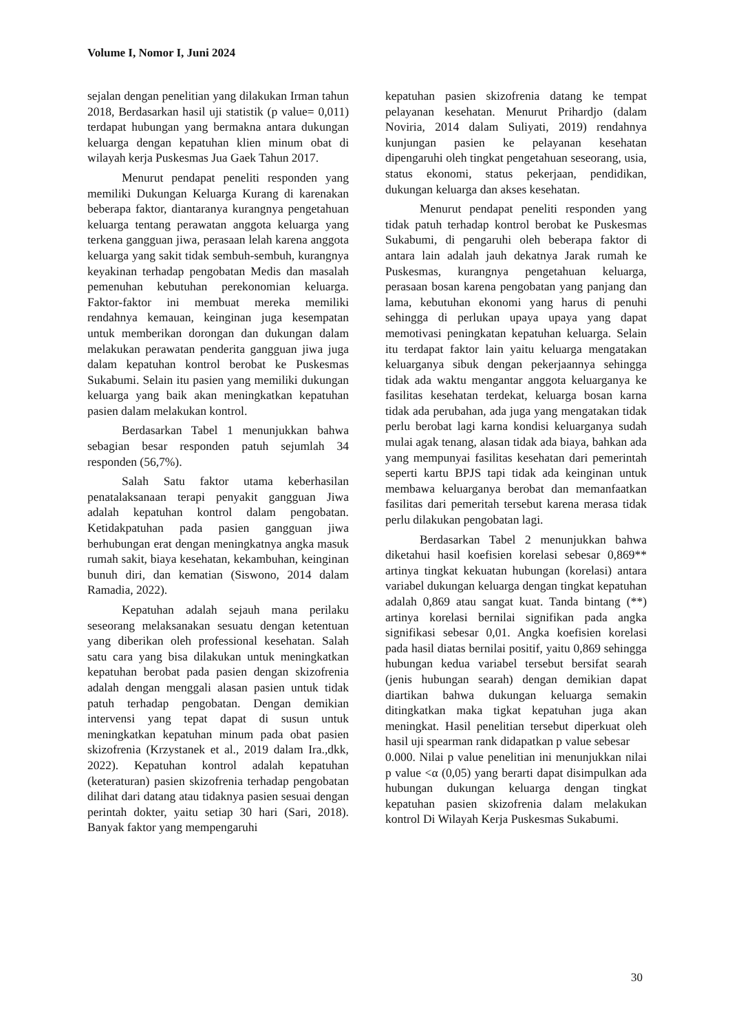Volume I, Nomor I, Juni 2024
sejalan dengan penelitian yang dilakukan Irman tahun 2018, Berdasarkan hasil uji statistik (p value= 0,011) terdapat hubungan yang bermakna antara dukungan keluarga dengan kepatuhan klien minum obat di wilayah kerja Puskesmas Jua Gaek Tahun 2017.
Menurut pendapat peneliti responden yang memiliki Dukungan Keluarga Kurang di karenakan beberapa faktor, diantaranya kurangnya pengetahuan keluarga tentang perawatan anggota keluarga yang terkena gangguan jiwa, perasaan lelah karena anggota keluarga yang sakit tidak sembuh-sembuh, kurangnya keyakinan terhadap pengobatan Medis dan masalah pemenuhan kebutuhan perekonomian keluarga. Faktor-faktor ini membuat mereka memiliki rendahnya kemauan, keinginan juga kesempatan untuk memberikan dorongan dan dukungan dalam melakukan perawatan penderita gangguan jiwa juga dalam kepatuhan kontrol berobat ke Puskesmas Sukabumi. Selain itu pasien yang memiliki dukungan keluarga yang baik akan meningkatkan kepatuhan pasien dalam melakukan kontrol.
Berdasarkan Tabel 1 menunjukkan bahwa sebagian besar responden patuh sejumlah 34 responden (56,7%).
Salah Satu faktor utama keberhasilan penatalaksanaan terapi penyakit gangguan Jiwa adalah kepatuhan kontrol dalam pengobatan. Ketidakpatuhan pada pasien gangguan jiwa berhubungan erat dengan meningkatnya angka masuk rumah sakit, biaya kesehatan, kekambuhan, keinginan bunuh diri, dan kematian (Siswono, 2014 dalam Ramadia, 2022).
Kepatuhan adalah sejauh mana perilaku seseorang melaksanakan sesuatu dengan ketentuan yang diberikan oleh professional kesehatan. Salah satu cara yang bisa dilakukan untuk meningkatkan kepatuhan berobat pada pasien dengan skizofrenia adalah dengan menggali alasan pasien untuk tidak patuh terhadap pengobatan. Dengan demikian intervensi yang tepat dapat di susun untuk meningkatkan kepatuhan minum pada obat pasien skizofrenia (Krzystanek et al., 2019 dalam Ira.,dkk, 2022). Kepatuhan kontrol adalah kepatuhan (keteraturan) pasien skizofrenia terhadap pengobatan dilihat dari datang atau tidaknya pasien sesuai dengan perintah dokter, yaitu setiap 30 hari (Sari, 2018). Banyak faktor yang mempengaruhi
kepatuhan pasien skizofrenia datang ke tempat pelayanan kesehatan. Menurut Prihardjo (dalam Noviria, 2014 dalam Suliyati, 2019) rendahnya kunjungan pasien ke pelayanan kesehatan dipengaruhi oleh tingkat pengetahuan seseorang, usia, status ekonomi, status pekerjaan, pendidikan, dukungan keluarga dan akses kesehatan.
Menurut pendapat peneliti responden yang tidak patuh terhadap kontrol berobat ke Puskesmas Sukabumi, di pengaruhi oleh beberapa faktor di antara lain adalah jauh dekatnya Jarak rumah ke Puskesmas, kurangnya pengetahuan keluarga, perasaan bosan karena pengobatan yang panjang dan lama, kebutuhan ekonomi yang harus di penuhi sehingga di perlukan upaya upaya yang dapat memotivasi peningkatan kepatuhan keluarga. Selain itu terdapat faktor lain yaitu keluarga mengatakan keluarganya sibuk dengan pekerjaannya sehingga tidak ada waktu mengantar anggota keluarganya ke fasilitas kesehatan terdekat, keluarga bosan karna tidak ada perubahan, ada juga yang mengatakan tidak perlu berobat lagi karna kondisi keluarganya sudah mulai agak tenang, alasan tidak ada biaya, bahkan ada yang mempunyai fasilitas kesehatan dari pemerintah seperti kartu BPJS tapi tidak ada keinginan untuk membawa keluarganya berobat dan memanfaatkan fasilitas dari pemeritah tersebut karena merasa tidak perlu dilakukan pengobatan lagi.
Berdasarkan Tabel 2 menunjukkan bahwa diketahui hasil koefisien korelasi sebesar 0,869** artinya tingkat kekuatan hubungan (korelasi) antara variabel dukungan keluarga dengan tingkat kepatuhan adalah 0,869 atau sangat kuat. Tanda bintang (**) artinya korelasi bernilai signifikan pada angka signifikasi sebesar 0,01. Angka koefisien korelasi pada hasil diatas bernilai positif, yaitu 0,869 sehingga hubungan kedua variabel tersebut bersifat searah (jenis hubungan searah) dengan demikian dapat diartikan bahwa dukungan keluarga semakin ditingkatkan maka tigkat kepatuhan juga akan meningkat. Hasil penelitian tersebut diperkuat oleh hasil uji spearman rank didapatkan p value sebesar
0.000. Nilai p value penelitian ini menunjukkan nilai p value <α (0,05) yang berarti dapat disimpulkan ada hubungan dukungan keluarga dengan tingkat kepatuhan pasien skizofrenia dalam melakukan kontrol Di Wilayah Kerja Puskesmas Sukabumi.
30